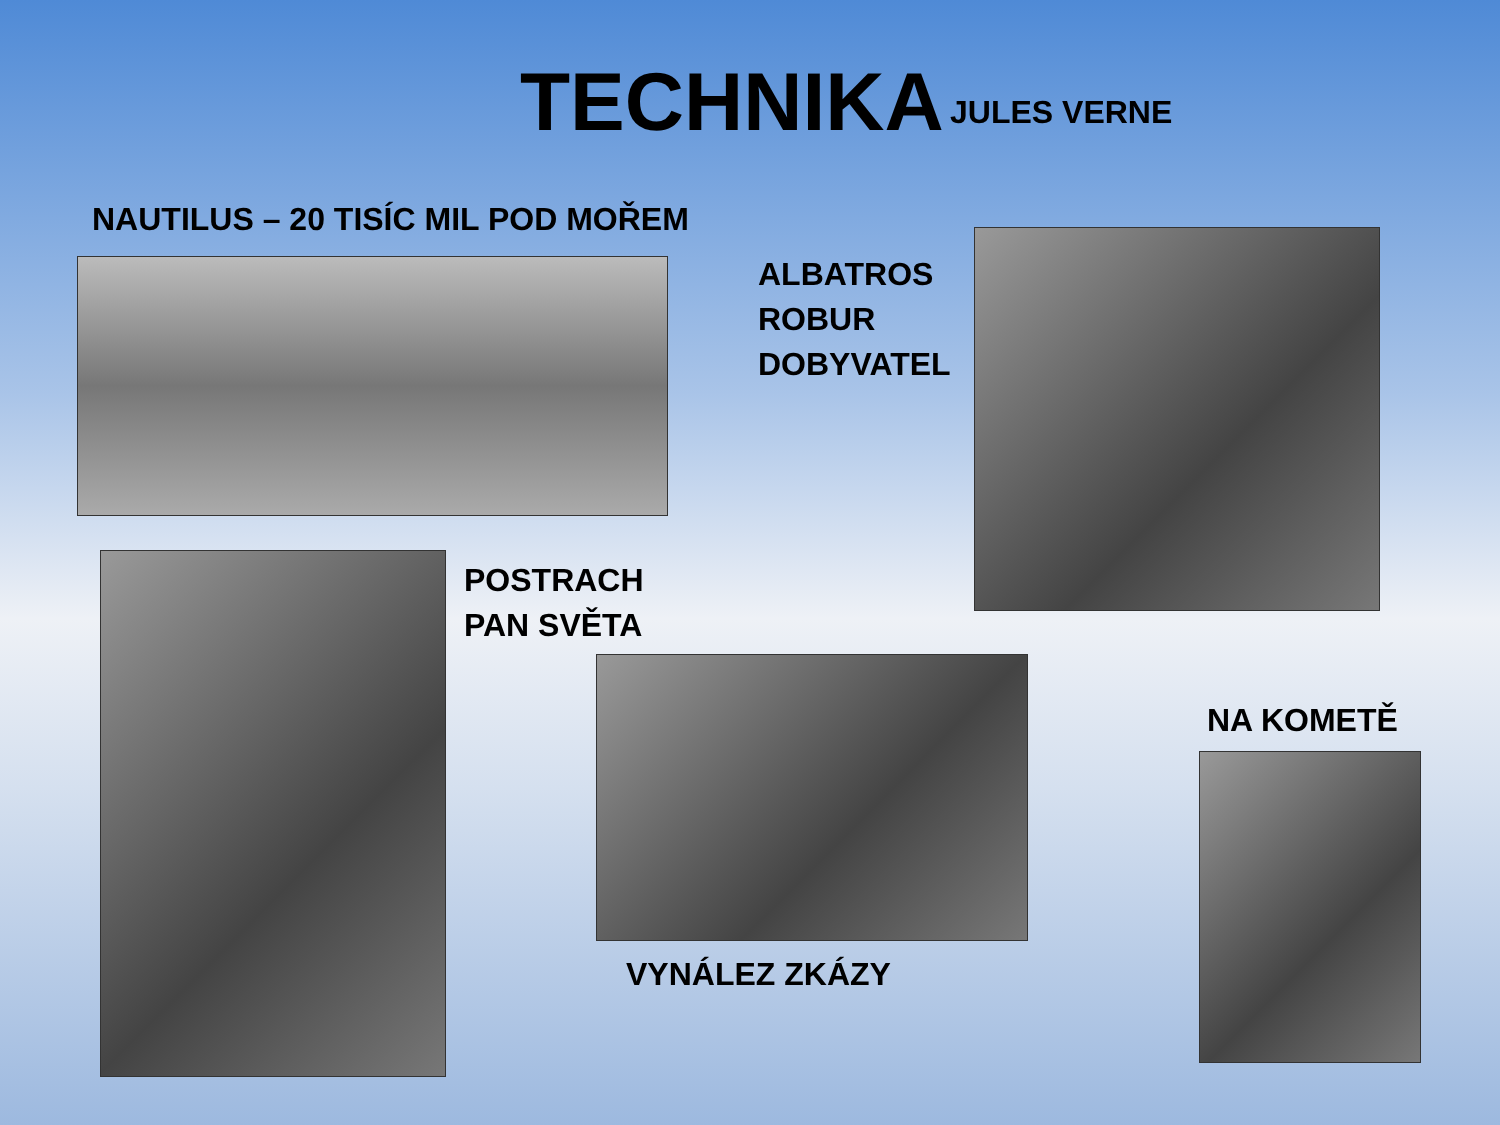TECHNIKA
JULES VERNE
NAUTILUS – 20 TISÍC MIL POD MOŘEM
ALBATROS
ROBUR
DOBYVATEL
POSTRACH
PAN SVĚTA
VYNÁLEZ ZKÁZY
NA KOMETĚ